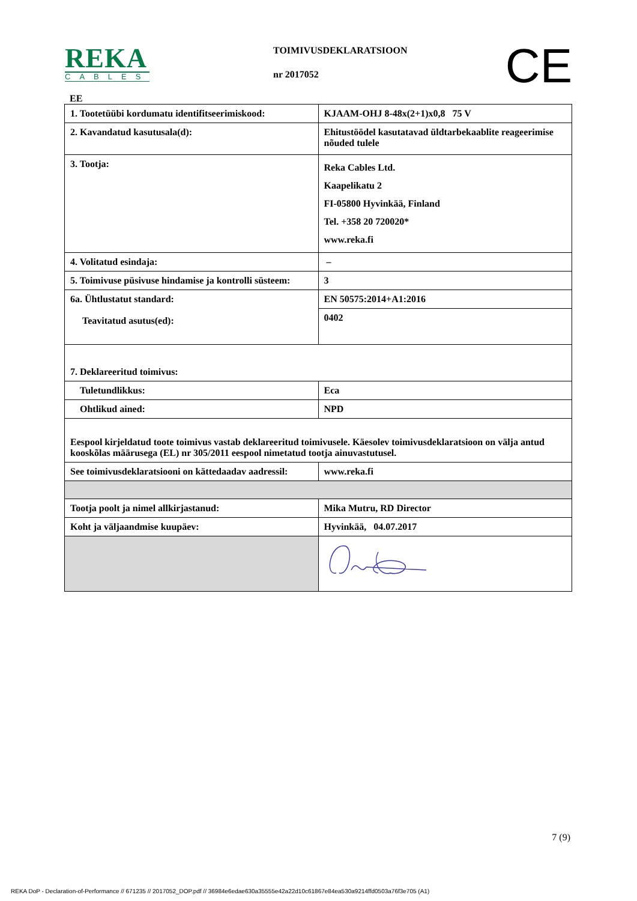REKA
CABLES
TOIMIVUSDEKLARATSIOON
nr 2017052
CE
EE
| 1. Tootetüübi kordumatu identifitseerimiskood: | KJAAM-OHJ 8-48x(2+1)x0,8 75 V |
| 2. Kavandatud kasutusala(d): | Ehitustöödel kasutatavad üldtarbekaablite reageerimise nõuded tulele |
| 3. Tootja: | Reka Cables Ltd. Kaapelikatu 2 FI-05800 Hyvinkää, Finland Tel. +358 20 720020* www.reka.fi |
| 4. Volitatud esindaja: | – |
| 5. Toimivuse püsivuse hindamise ja kontrolli süsteem: | 3 |
| 6a. Ühtlustatut standard: Teavitatud asutus(ed): | EN 50575:2014+A1:2016 |
| | 0402 |
| 7. Deklareeritud toimivus: | |
| Tuletundlikkus: | Eca |
| Ohtlikud ained: | NPD |
| Eespool kirjeldatud toote toimivus vastab deklareeritud toimivusele. Käesolev toimivusdeklaratsioon on välja antud kooskõlas määrusega (EL) nr 305/2011 eespool nimetatud tootja ainuvastutusel. | |
| See toimivusdeklaratsiooni on kättedaadav aadressil: | www.reka.fi |
| Tootja poolt ja nimel allkirjastanud: | Mika Mutru, RD Director |
| Koht ja väljaandmise kuupäev: | Hyvinkää, 04.07.2017 |
7 (9)
REKA DoP - Declaration-of-Performance // 671235 // 2017052_DOP.pdf // 36984e6edae630a35555e42a22d10c61867e84ea530a9214ffd0503a76f3e705 (A1)